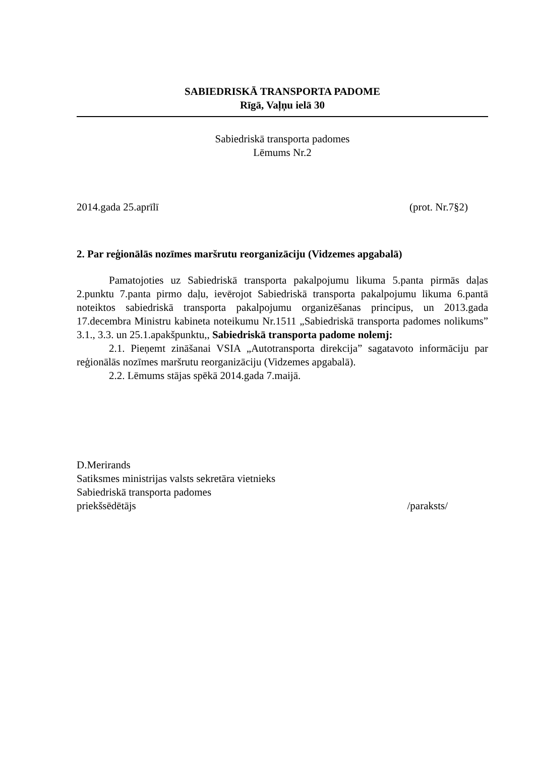SABIEDRISKĀ TRANSPORTA PADOME
Rīgā, Vaļņu ielā 30
Sabiedriskā transporta padomes
Lēmums Nr.2
2014.gada 25.aprīlī (prot. Nr.7§2)
2. Par reģionālās nozīmes maršrutu reorganizāciju (Vidzemes apgabalā)
Pamatojoties uz Sabiedriskā transporta pakalpojumu likuma 5.panta pirmās daļas 2.punktu 7.panta pirmo daļu, ievērojot Sabiedriskā transporta pakalpojumu likuma 6.pantā noteiktos sabiedriskā transporta pakalpojumu organizēšanas principus, un 2013.gada 17.decembra Ministru kabineta noteikumu Nr.1511 „Sabiedriskā transporta padomes nolikums” 3.1., 3.3. un 25.1.apakšpunktu,, Sabiedriskā transporta padome nolemj:
2.1. Pieņemt zināšanai VSIA „Autotransporta direkcija” sagatavoto informāciju par reģionālās nozīmes maršrutu reorganizāciju (Vidzemes apgabalā).
2.2. Lēmums stājas spēkā 2014.gada 7.maijā.
D.Merirands
Satiksmes ministrijas valsts sekretāra vietnieks
Sabiedriskā transporta padomes
priekšsēdētājs /paraksts/